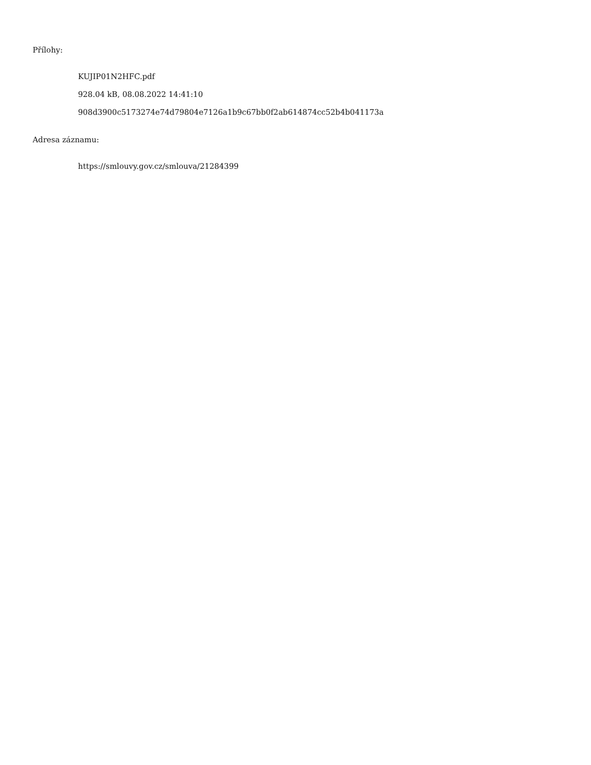Přílohy:
KUJIP01N2HFC.pdf
928.04 kB, 08.08.2022 14:41:10
908d3900c5173274e74d79804e7126a1b9c67bb0f2ab614874cc52b4b041173a
Adresa záznamu:
https://smlouvy.gov.cz/smlouva/21284399